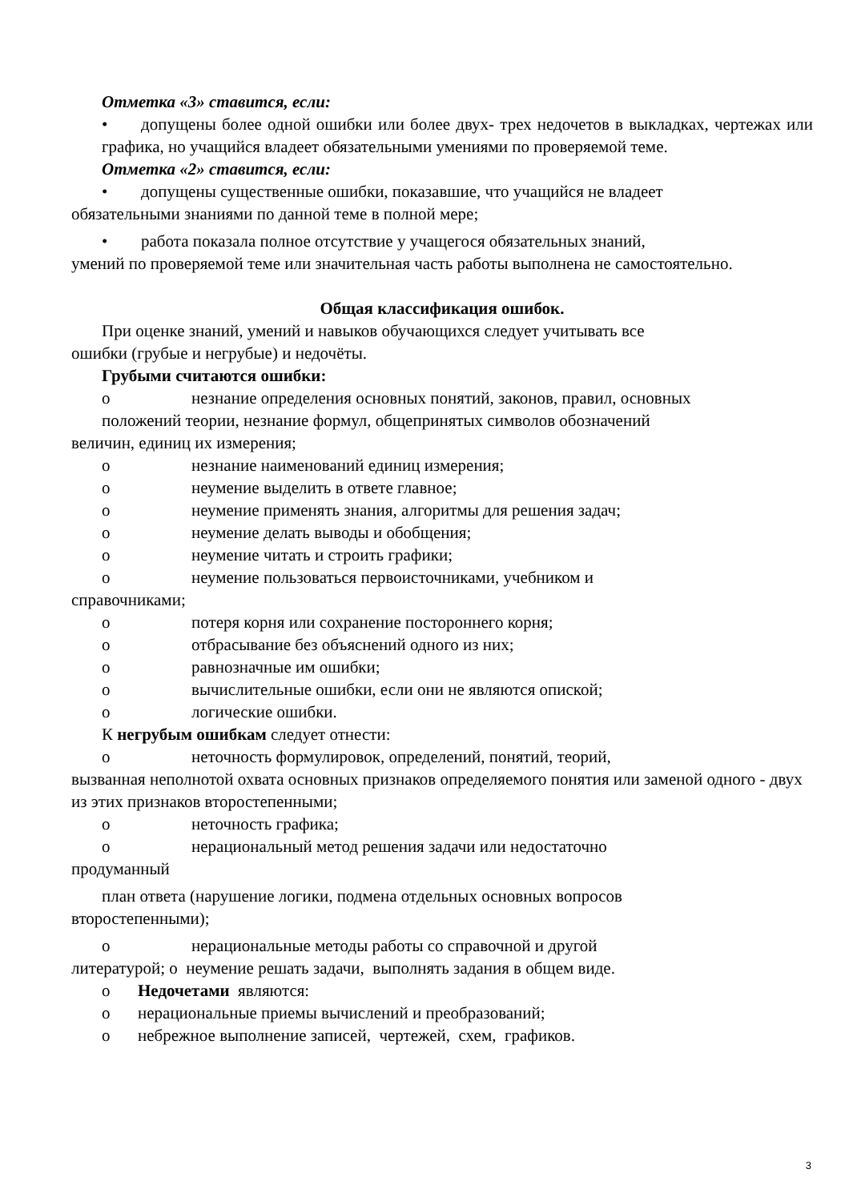Отметка «3» ставится, если:
• допущены более одной ошибки или более двух- трех недочетов в выкладках, чертежах или графика, но учащийся владеет обязательными умениями по проверяемой теме.
Отметка «2» ставится, если:
• допущены существенные ошибки, показавшие, что учащийся не владеет
обязательными знаниями по данной теме в полной мере;
• работа показала полное отсутствие у учащегося обязательных знаний,
умений по проверяемой теме или значительная часть работы выполнена не самостоятельно.
Общая классификация ошибок.
При оценке знаний, умений и навыков обучающихся следует учитывать все
ошибки (грубые и негрубые) и недочёты.
Грубыми считаются ошибки:
o незнание определения основных понятий, законов, правил, основных
положений теории, незнание формул, общепринятых символов обозначений
величин, единиц их измерения;
o незнание наименований единиц измерения;
o неумение выделить в ответе главное;
o неумение применять знания, алгоритмы для решения задач;
o неумение делать выводы и обобщения;
o неумение читать и строить графики;
o неумение пользоваться первоисточниками, учебником и
справочниками;
o потеря корня или сохранение постороннего корня;
o отбрасывание без объяснений одного из них;
o равнозначные им ошибки;
o вычислительные ошибки, если они не являются опиской;
o логические ошибки.
К негрубым ошибкам следует отнести:
o неточность формулировок, определений, понятий, теорий,
вызванная неполнотой охвата основных признаков определяемого понятия или заменой одного - двух из этих признаков второстепенными;
o неточность графика;
o нерациональный метод решения задачи или недостаточно
продуманный
план ответа (нарушение логики, подмена отдельных основных вопросов
второстепенными);
o нерациональные методы работы со справочной и другой
литературой; o неумение решать задачи, выполнять задания в общем виде.
o Недочетами являются:
o нерациональные приемы вычислений и преобразований;
o небрежное выполнение записей, чертежей, схем, графиков.
3